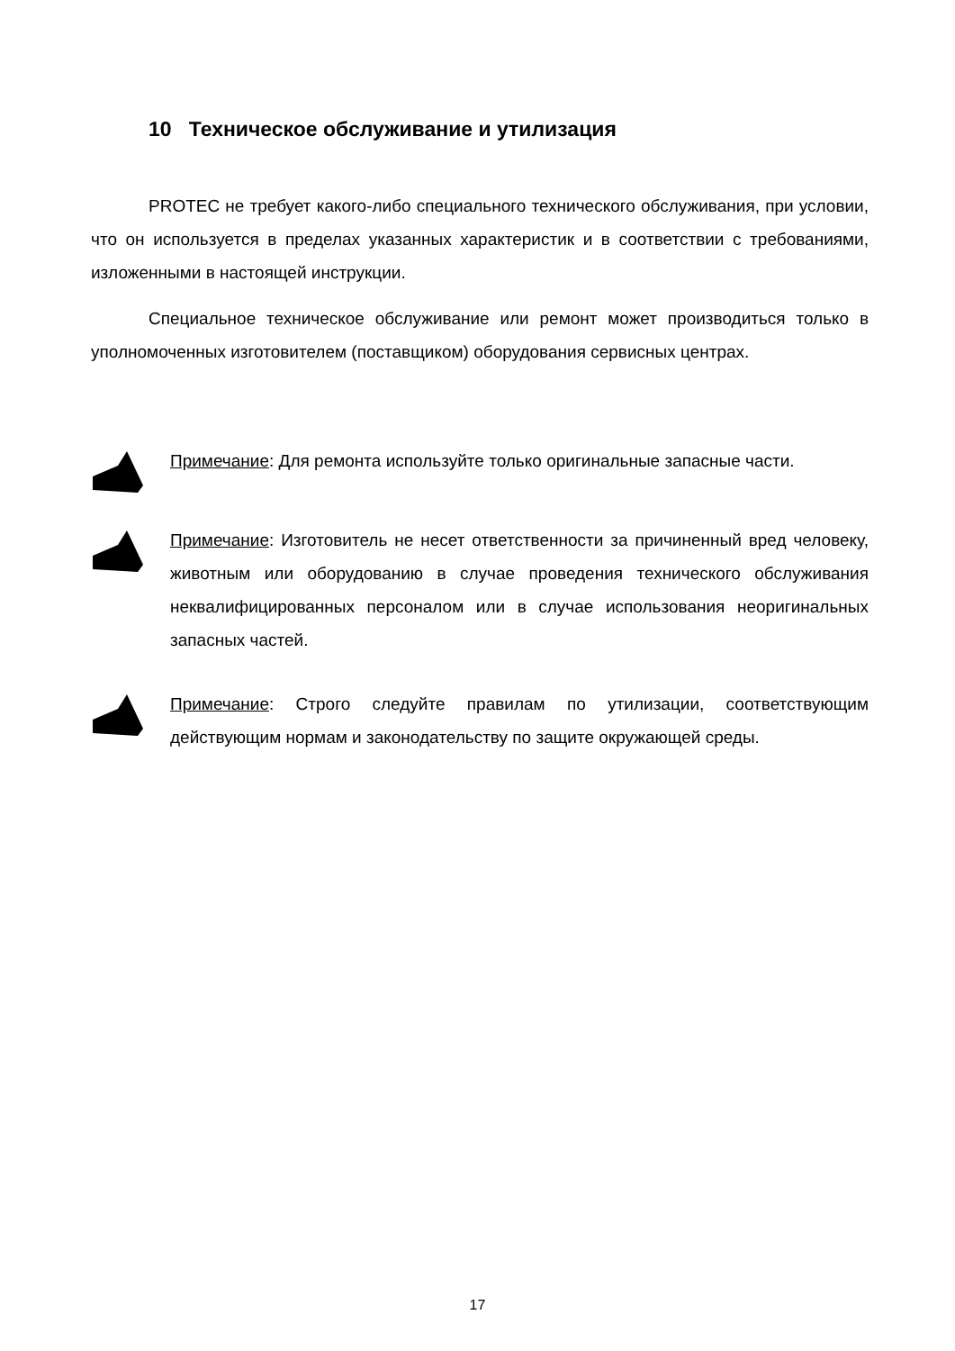10 Техническое обслуживание и утилизация
PROTEC не требует какого-либо специального технического обслуживания, при условии, что он используется в пределах указанных характеристик и в соответствии с требованиями, изложенными в настоящей инструкции.
Специальное техническое обслуживание или ремонт может производиться только в уполномоченных изготовителем (поставщиком) оборудования сервисных центрах.
Примечание: Для ремонта используйте только оригинальные запасные части.
Примечание: Изготовитель не несет ответственности за причиненный вред человеку, животным или оборудованию в случае проведения технического обслуживания неквалифицированных персоналом или в случае использования неоригинальных запасных частей.
Примечание: Строго следуйте правилам по утилизации, соответствующим действующим нормам и законодательству по защите окружающей среды.
17